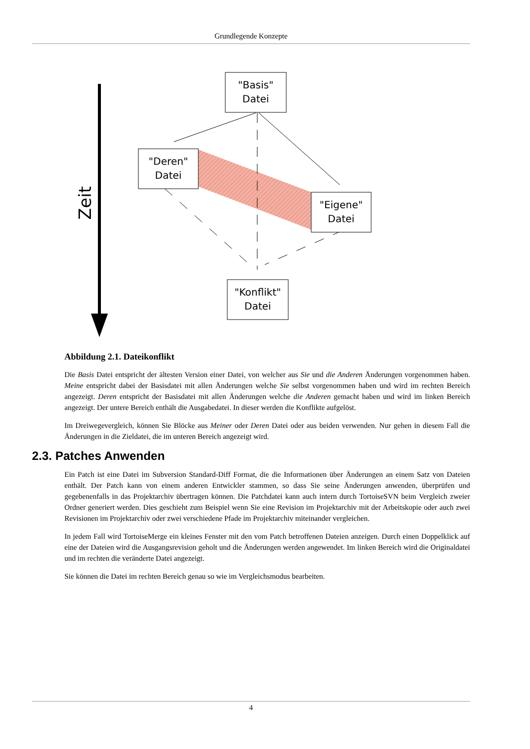Grundlegende Konzepte
Zeit
"Basis"
Datei
"Deren"
Datei
"Eigene"
Datei
"Konflikt"
Datei
Abbildung 2.1. Dateikonflikt
Die Basis Datei entspricht der ältesten Version einer Datei, von welcher aus Sie und die Anderen Änderungen vorgenommen haben. Meine entspricht dabei der Basisdatei mit allen Änderungen welche Sie selbst vorgenommen haben und wird im rechten Bereich angezeigt. Deren entspricht der Basisdatei mit allen Änderungen welche die Anderen gemacht haben und wird im linken Bereich angezeigt. Der untere Bereich enthält die Ausgabedatei. In dieser werden die Konflikte aufgelöst.
Im Dreiwegevergleich, können Sie Blöcke aus Meiner oder Deren Datei oder aus beiden verwenden. Nur gehen in diesem Fall die Änderungen in die Zieldatei, die im unteren Bereich angezeigt wird.
2.3. Patches Anwenden
Ein Patch ist eine Datei im Subversion Standard-Diff Format, die die Informationen über Änderungen an einem Satz von Dateien enthält. Der Patch kann von einem anderen Entwickler stammen, so dass Sie seine Änderungen anwenden, überprüfen und gegebenenfalls in das Projektarchiv übertragen können. Die Patchdatei kann auch intern durch TortoiseSVN beim Vergleich zweier Ordner generiert werden. Dies geschieht zum Beispiel wenn Sie eine Revision im Projektarchiv mit der Arbeitskopie oder auch zwei Revisionen im Projektarchiv oder zwei verschiedene Pfade im Projektarchiv miteinander vergleichen.
In jedem Fall wird TortoiseMerge ein kleines Fenster mit den vom Patch betroffenen Dateien anzeigen. Durch einen Doppelklick auf eine der Dateien wird die Ausgangsrevision geholt und die Änderungen werden angewendet. Im linken Bereich wird die Originaldatei und im rechten die veränderte Datei angezeigt.
Sie können die Datei im rechten Bereich genau so wie im Vergleichsmodus bearbeiten.
4